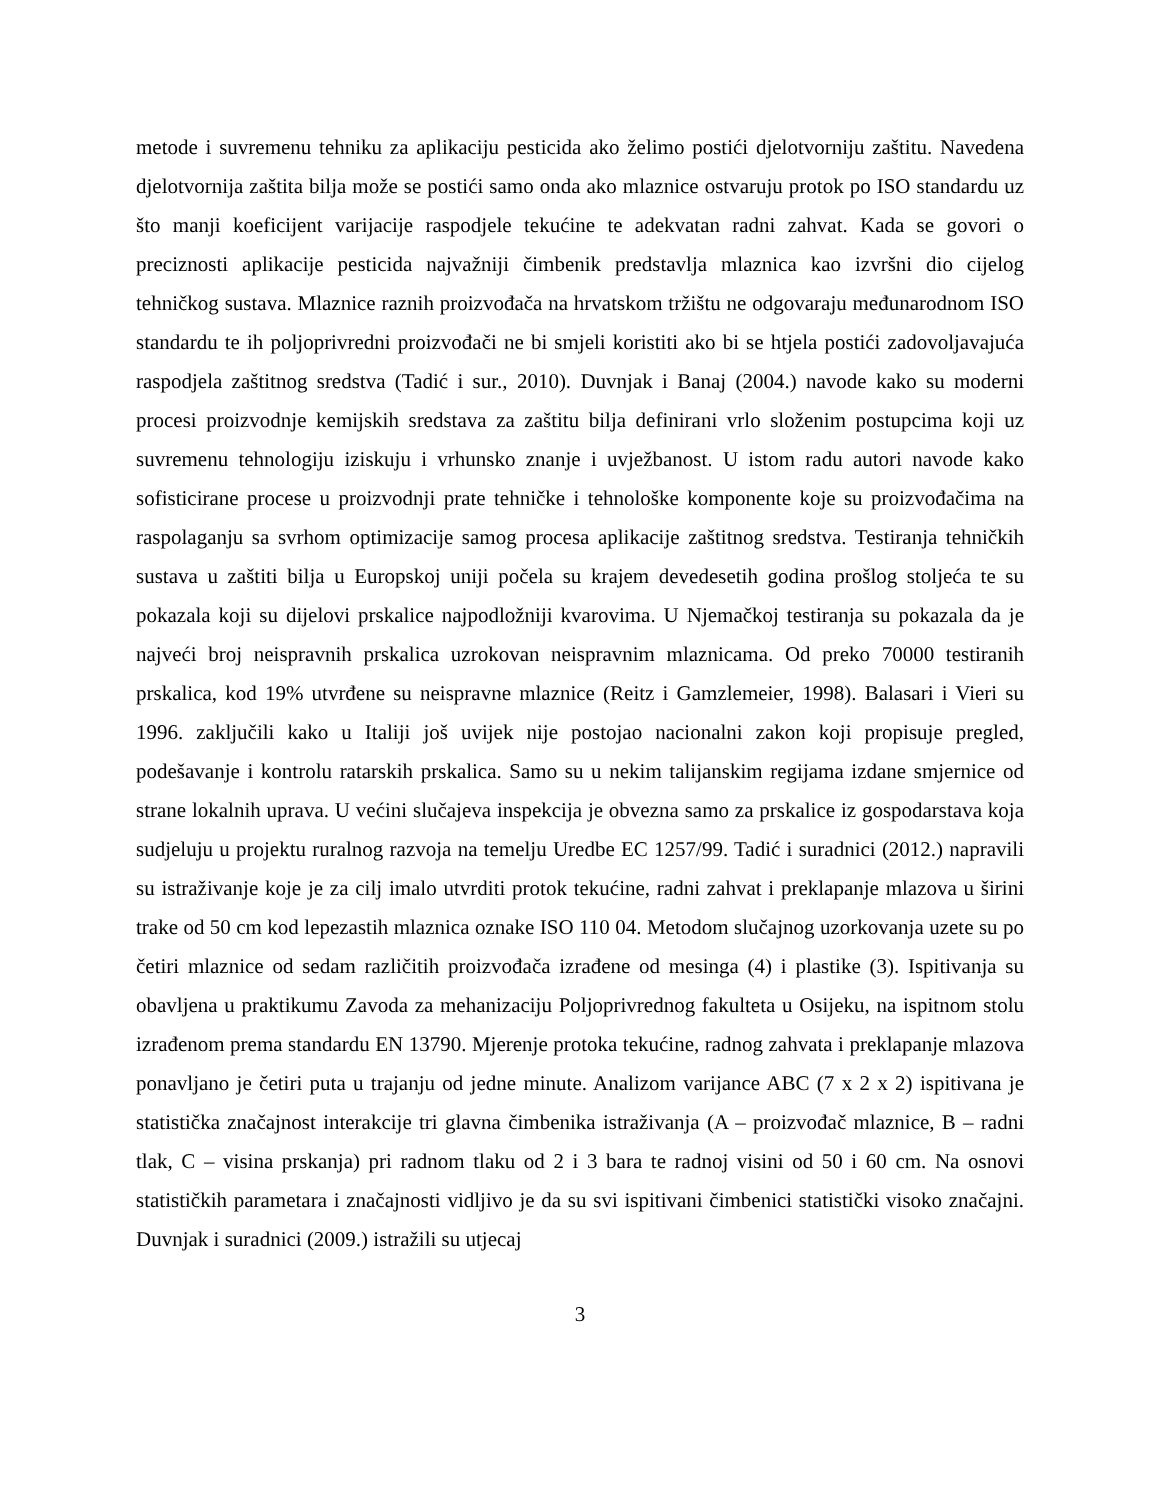metode i suvremenu tehniku za aplikaciju pesticida ako želimo postići djelotvorniju zaštitu. Navedena djelotvornija zaštita bilja može se postići samo onda ako mlaznice ostvaruju protok po ISO standardu uz što manji koeficijent varijacije raspodjele tekućine te adekvatan radni zahvat. Kada se govori o preciznosti aplikacije pesticida najvažniji čimbenik predstavlja mlaznica kao izvršni dio cijelog tehničkog sustava. Mlaznice raznih proizvođača na hrvatskom tržištu ne odgovaraju međunarodnom ISO standardu te ih poljoprivredni proizvođači ne bi smjeli koristiti ako bi se htjela postići zadovoljavajuća raspodjela zaštitnog sredstva (Tadić i sur., 2010). Duvnjak i Banaj (2004.) navode kako su moderni procesi proizvodnje kemijskih sredstava za zaštitu bilja definirani vrlo složenim postupcima koji uz suvremenu tehnologiju iziskuju i vrhunsko znanje i uvježbanost. U istom radu autori navode kako sofisticirane procese u proizvodnji prate tehničke i tehnološke komponente koje su proizvođačima na raspolaganju sa svrhom optimizacije samog procesa aplikacije zaštitnog sredstva. Testiranja tehničkih sustava u zaštiti bilja u Europskoj uniji počela su krajem devedesetih godina prošlog stoljeća te su pokazala koji su dijelovi prskalice najpodložniji kvarovima. U Njemačkoj testiranja su pokazala da je najveći broj neispravnih prskalica uzrokovan neispravnim mlaznicama. Od preko 70000 testiranih prskalica, kod 19% utvrđene su neispravne mlaznice (Reitz i Gamzlemeier, 1998). Balasari i Vieri su 1996. zaključili kako u Italiji još uvijek nije postojao nacionalni zakon koji propisuje pregled, podešavanje i kontrolu ratarskih prskalica. Samo su u nekim talijanskim regijama izdane smjernice od strane lokalnih uprava. U većini slučajeva inspekcija je obvezna samo za prskalice iz gospodarstava koja sudjeluju u projektu ruralnog razvoja na temelju Uredbe EC 1257/99. Tadić i suradnici (2012.) napravili su istraživanje koje je za cilj imalo utvrditi protok tekućine, radni zahvat i preklapanje mlazova u širini trake od 50 cm kod lepezastih mlaznica oznake ISO 110 04. Metodom slučajnog uzorkovanja uzete su po četiri mlaznice od sedam različitih proizvođača izrađene od mesinga (4) i plastike (3). Ispitivanja su obavljena u praktikumu Zavoda za mehanizaciju Poljoprivrednog fakulteta u Osijeku, na ispitnom stolu izrađenom prema standardu EN 13790. Mjerenje protoka tekućine, radnog zahvata i preklapanje mlazova ponavljano je četiri puta u trajanju od jedne minute. Analizom varijance ABC (7 x 2 x 2) ispitivana je statistička značajnost interakcije tri glavna čimbenika istraživanja (A – proizvođač mlaznice, B – radni tlak, C – visina prskanja) pri radnom tlaku od 2 i 3 bara te radnoj visini od 50 i 60 cm. Na osnovi statističkih parametara i značajnosti vidljivo je da su svi ispitivani čimbenici statistički visoko značajni. Duvnjak i suradnici (2009.) istražili su utjecaj
3